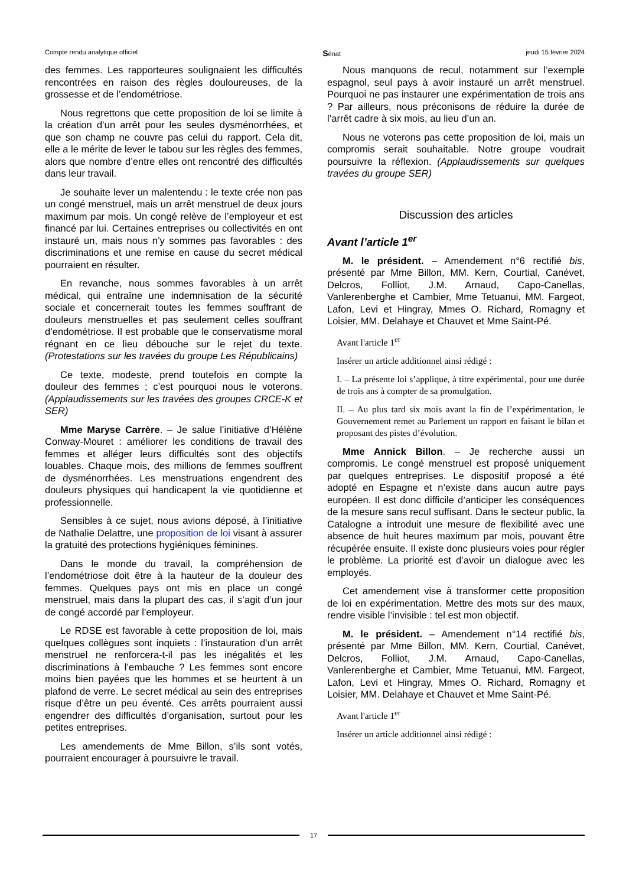Compte rendu analytique officiel Sénat jeudi 15 février 2024
des femmes. Les rapporteures soulignaient les difficultés rencontrées en raison des règles douloureuses, de la grossesse et de l’endométriose.
Nous regrettons que cette proposition de loi se limite à la création d’un arrêt pour les seules dysménorrhées, et que son champ ne couvre pas celui du rapport. Cela dit, elle a le mérite de lever le tabou sur les règles des femmes, alors que nombre d’entre elles ont rencontré des difficultés dans leur travail.
Je souhaite lever un malentendu : le texte crée non pas un congé menstruel, mais un arrêt menstruel de deux jours maximum par mois. Un congé relève de l’employeur et est financé par lui. Certaines entreprises ou collectivités en ont instauré un, mais nous n’y sommes pas favorables : des discriminations et une remise en cause du secret médical pourraient en résulter.
En revanche, nous sommes favorables à un arrêt médical, qui entraîne une indemnisation de la sécurité sociale et concernerait toutes les femmes souffrant de douleurs menstruelles et pas seulement celles souffrant d’endométriose. Il est probable que le conservatisme moral régnant en ce lieu débouche sur le rejet du texte. (Protestations sur les travées du groupe Les Républicains)
Ce texte, modeste, prend toutefois en compte la douleur des femmes ; c’est pourquoi nous le voterons. (Applaudissements sur les travées des groupes CRCE-K et SER)
Mme Maryse Carrère. – Je salue l’initiative d’Hélène Conway-Mouret : améliorer les conditions de travail des femmes et alléger leurs difficultés sont des objectifs louables. Chaque mois, des millions de femmes souffrent de dysménorrhées. Les menstruations engendrent des douleurs physiques qui handicapent la vie quotidienne et professionnelle.
Sensibles à ce sujet, nous avions déposé, à l’initiative de Nathalie Delattre, une proposition de loi visant à assurer la gratuité des protections hygiéniques féminines.
Dans le monde du travail, la compréhension de l’endométriose doit être à la hauteur de la douleur des femmes. Quelques pays ont mis en place un congé menstruel, mais dans la plupart des cas, il s’agit d’un jour de congé accordé par l’employeur.
Le RDSE est favorable à cette proposition de loi, mais quelques collègues sont inquiets : l’instauration d’un arrêt menstruel ne renforcera-t-il pas les inégalités et les discriminations à l’embauche ? Les femmes sont encore moins bien payées que les hommes et se heurtent à un plafond de verre. Le secret médical au sein des entreprises risque d’être un peu éventé. Ces arrêts pourraient aussi engendrer des difficultés d’organisation, surtout pour les petites entreprises.
Les amendements de Mme Billon, s’ils sont votés, pourraient encourager à poursuivre le travail.
Nous manquons de recul, notamment sur l’exemple espagnol, seul pays à avoir instauré un arrêt menstruel. Pourquoi ne pas instaurer une expérimentation de trois ans ? Par ailleurs, nous préconisons de réduire la durée de l’arrêt cadre à six mois, au lieu d’un an.
Nous ne voterons pas cette proposition de loi, mais un compromis serait souhaitable. Notre groupe voudrait poursuivre la réflexion. (Applaudissements sur quelques travées du groupe SER)
Discussion des articles
Avant l’article 1<sup>er</sup>
M. le président. – Amendement n°6 rectifié bis, présenté par Mme Billon, MM. Kern, Courtial, Canévet, Delcros, Folliot, J.M. Arnaud, Capo-Canellas, Vanlerenberghe et Cambier, Mme Tetuanui, MM. Fargeot, Lafon, Levi et Hingray, Mmes O. Richard, Romagny et Loisier, MM. Delahaye et Chauvet et Mme Saint-Pé.
Avant l'article 1<sup>er</sup>
Insérer un article additionnel ainsi rédigé :
I. – La présente loi s’applique, à titre expérimental, pour une durée de trois ans à compter de sa promulgation.
II. – Au plus tard six mois avant la fin de l’expérimentation, le Gouvernement remet au Parlement un rapport en faisant le bilan et proposant des pistes d’évolution.
Mme Annick Billon. – Je recherche aussi un compromis. Le congé menstruel est proposé uniquement par quelques entreprises. Le dispositif proposé a été adopté en Espagne et n’existe dans aucun autre pays européen. Il est donc difficile d’anticiper les conséquences de la mesure sans recul suffisant. Dans le secteur public, la Catalogne a introduit une mesure de flexibilité avec une absence de huit heures maximum par mois, pouvant être récupérée ensuite. Il existe donc plusieurs voies pour régler le problème. La priorité est d’avoir un dialogue avec les employés.
Cet amendement vise à transformer cette proposition de loi en expérimentation. Mettre des mots sur des maux, rendre visible l’invisible : tel est mon objectif.
M. le président. – Amendement n°14 rectifié bis, présenté par Mme Billon, MM. Kern, Courtial, Canévet, Delcros, Folliot, J.M. Arnaud, Capo-Canellas, Vanlerenberghe et Cambier, Mme Tetuanui, MM. Fargeot, Lafon, Levi et Hingray, Mmes O. Richard, Romagny et Loisier, MM. Delahaye et Chauvet et Mme Saint-Pé.
Avant l'article 1<sup>er</sup>
Insérer un article additionnel ainsi rédigé :
17